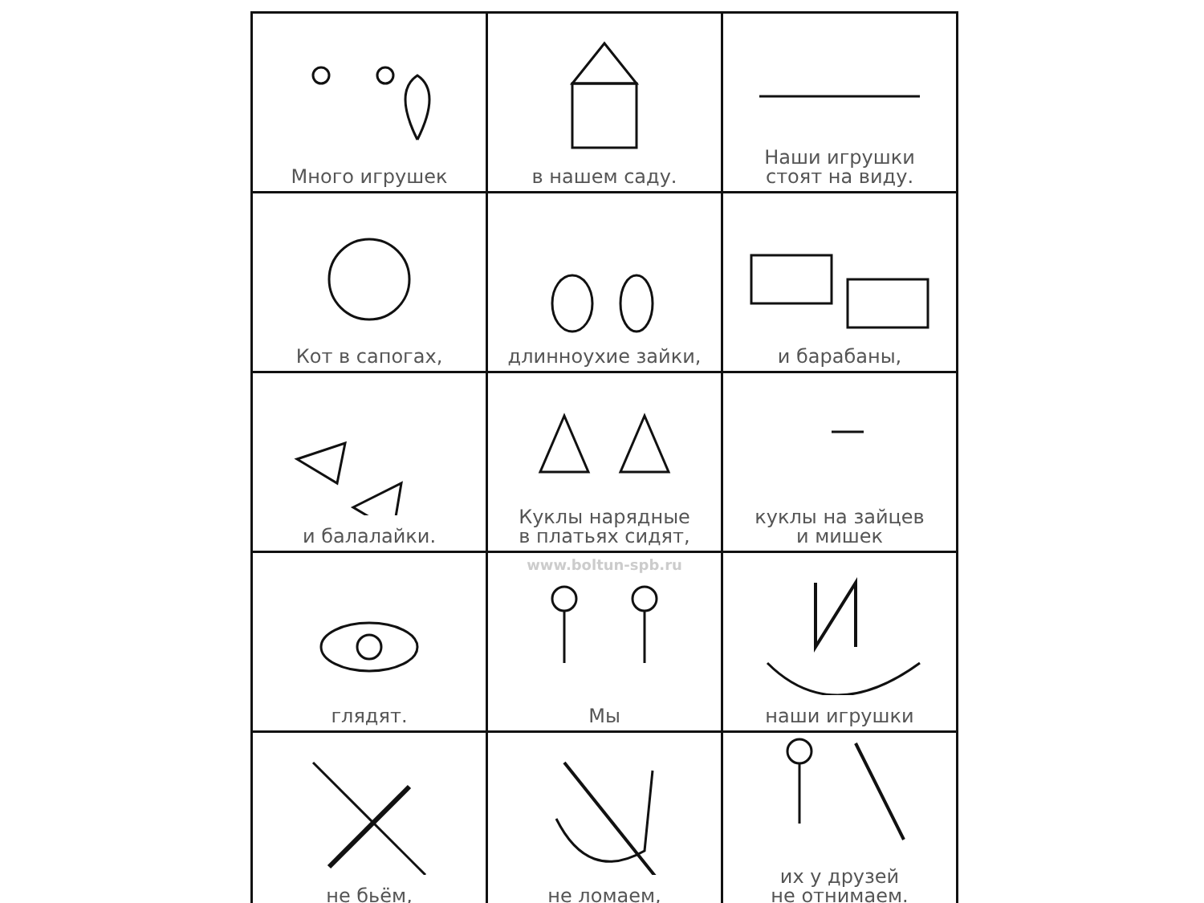| Много игрушек | в нашем саду. | Наши игрушки стоят на виду. |
| Кот в сапогах, | длинноухие зайки, | и барабаны, |
| и балалайки. | Куклы нарядные в платьях сидят, | куклы на зайцев и мишек |
| глядят. | www.boltun-spb.ru Мы | наши игрушки |
| не бьём, | не ломаем, | их у друзей не отнимаем. |